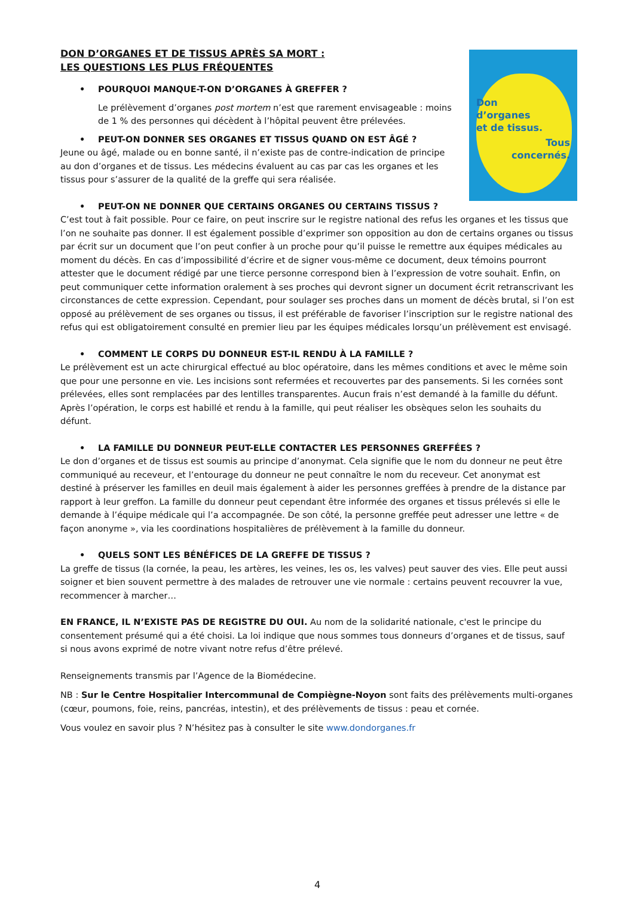Don
d’organes
et de tissus.
Tous
concernés.
DON D’ORGANES ET DE TISSUS APRÈS SA MORT :
LES QUESTIONS LES PLUS FRÉQUENTES
• POURQUOI MANQUE-T-ON D’ORGANES À GREFFER ?
Le prélèvement d’organes post mortem n’est que rarement envisageable : moins de 1 % des personnes qui décèdent à l’hôpital peuvent être prélevées.
• PEUT-ON DONNER SES ORGANES ET TISSUS QUAND ON EST ÂGÉ ?
Jeune ou âgé, malade ou en bonne santé, il n’existe pas de contre-indication de principe au don d’organes et de tissus. Les médecins évaluent au cas par cas les organes et les tissus pour s’assurer de la qualité de la greffe qui sera réalisée.
• PEUT-ON NE DONNER QUE CERTAINS ORGANES OU CERTAINS TISSUS ?
C’est tout à fait possible. Pour ce faire, on peut inscrire sur le registre national des refus les organes et les tissus que l’on ne souhaite pas donner. Il est également possible d’exprimer son opposition au don de certains organes ou tissus par écrit sur un document que l’on peut confier à un proche pour qu’il puisse le remettre aux équipes médicales au moment du décès. En cas d’impossibilité d’écrire et de signer vous-même ce document, deux témoins pourront attester que le document rédigé par une tierce personne correspond bien à l’expression de votre souhait. Enfin, on peut communiquer cette information oralement à ses proches qui devront signer un document écrit retranscrivant les circonstances de cette expression. Cependant, pour soulager ses proches dans un moment de décès brutal, si l’on est opposé au prélèvement de ses organes ou tissus, il est préférable de favoriser l’inscription sur le registre national des refus qui est obligatoirement consulté en premier lieu par les équipes médicales lorsqu’un prélèvement est envisagé.
• COMMENT LE CORPS DU DONNEUR EST-IL RENDU À LA FAMILLE ?
Le prélèvement est un acte chirurgical effectué au bloc opératoire, dans les mêmes conditions et avec le même soin que pour une personne en vie. Les incisions sont refermées et recouvertes par des pansements. Si les cornées sont prélevées, elles sont remplacées par des lentilles transparentes. Aucun frais n’est demandé à la famille du défunt. Après l’opération, le corps est habillé et rendu à la famille, qui peut réaliser les obsèques selon les souhaits du défunt.
• LA FAMILLE DU DONNEUR PEUT-ELLE CONTACTER LES PERSONNES GREFFÉES ?
Le don d’organes et de tissus est soumis au principe d’anonymat. Cela signifie que le nom du donneur ne peut être communiqué au receveur, et l’entourage du donneur ne peut connaître le nom du receveur. Cet anonymat est destiné à préserver les familles en deuil mais également à aider les personnes greffées à prendre de la distance par rapport à leur greffon. La famille du donneur peut cependant être informée des organes et tissus prélevés si elle le demande à l’équipe médicale qui l’a accompagnée. De son côté, la personne greffée peut adresser une lettre « de façon anonyme », via les coordinations hospitalières de prélèvement à la famille du donneur.
• QUELS SONT LES BÉNÉFICES DE LA GREFFE DE TISSUS ?
La greffe de tissus (la cornée, la peau, les artères, les veines, les os, les valves) peut sauver des vies. Elle peut aussi soigner et bien souvent permettre à des malades de retrouver une vie normale : certains peuvent recouvrer la vue, recommencer à marcher…
EN FRANCE, IL N’EXISTE PAS DE REGISTRE DU OUI. Au nom de la solidarité nationale, c'est le principe du consentement présumé qui a été choisi. La loi indique que nous sommes tous donneurs d’organes et de tissus, sauf si nous avons exprimé de notre vivant notre refus d’être prélevé.
Renseignements transmis par l’Agence de la Biomédecine.
NB : Sur le Centre Hospitalier Intercommunal de Compiègne-Noyon sont faits des prélèvements multi-organes (cœur, poumons, foie, reins, pancréas, intestin), et des prélèvements de tissus : peau et cornée.
Vous voulez en savoir plus ? N’hésitez pas à consulter le site www.dondorganes.fr
4